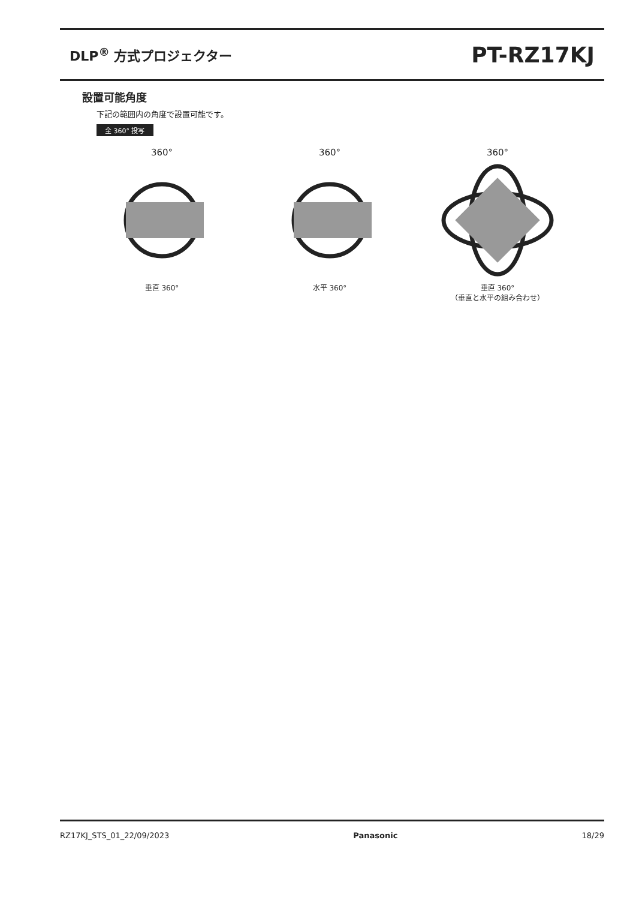DLP<sup>®</sup> 方式プロジェクター
PT-RZ17KJ
設置可能角度
下記の範囲内の角度で設置可能です。
全 360° 投写
360°
垂直 360°
360°
水平 360°
360°
垂直 360°
（垂直と水平の組み合わせ）
RZ17KJ_STS_01_22/09/2023 Panasonic 18/29